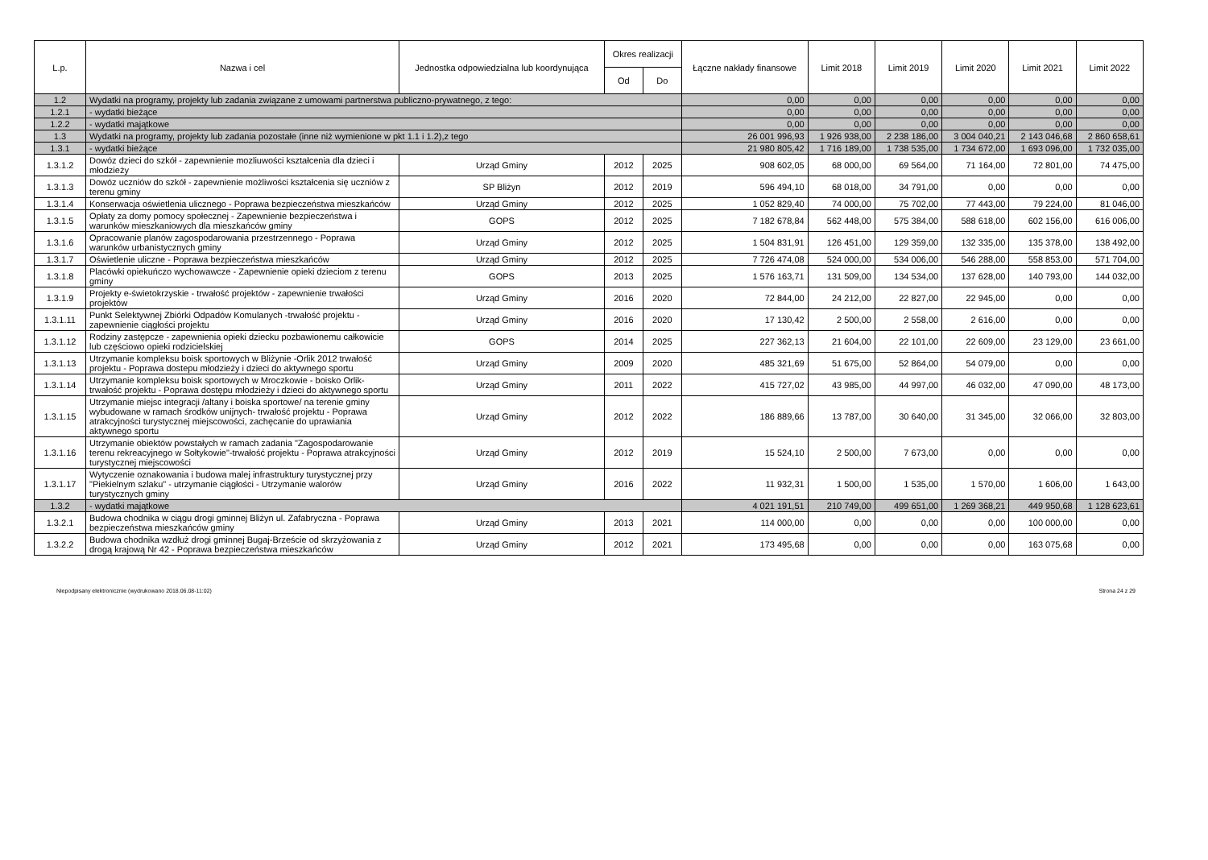| L.p. | Nazwa i cel | Jednostka odpowiedzialna lub koordynująca | Okres realizacji | | Łączne nakłady finansowe | Limit 2018 | Limit 2019 | Limit 2020 | Limit 2021 | Limit 2022 |
| --- | --- | --- | --- | --- | --- | --- | --- | --- | --- | --- |
| | | | Od | Do | | | | | | |
| 1.2 | Wydatki na programy, projekty lub zadania związane z umowami partnerstwa publiczno-prywatnego, z tego: | | | | 0,00 | 0,00 | 0,00 | 0,00 | 0,00 | 0,00 |
| 1.2.1 | - wydatki bieżące | | | | 0,00 | 0,00 | 0,00 | 0,00 | 0,00 | 0,00 |
| 1.2.2 | - wydatki majątkowe | | | | 0,00 | 0,00 | 0,00 | 0,00 | 0,00 | 0,00 |
| 1.3 | Wydatki na programy, projekty lub zadania pozostałe (inne niż wymienione w pkt 1.1 i 1.2),z tego | | | | 26 001 996,93 | 1 926 938,00 | 2 238 186,00 | 3 004 040,21 | 2 143 046,68 | 2 860 658,61 |
| 1.3.1 | - wydatki bieżące | | | | 21 980 805,42 | 1 716 189,00 | 1 738 535,00 | 1 734 672,00 | 1 693 096,00 | 1 732 035,00 |
| 1.3.1.2 | Dowóz dzieci do szkół - zapewnienie mozliuwości kształcenia dla dzieci i młodzieży | Urząd Gminy | 2012 | 2025 | 908 602,05 | 68 000,00 | 69 564,00 | 71 164,00 | 72 801,00 | 74 475,00 |
| 1.3.1.3 | Dowóz uczniów do szkół - zapewnienie możliwości kształcenia się uczniów z terenu gminy | SP Bliżyn | 2012 | 2019 | 596 494,10 | 68 018,00 | 34 791,00 | 0,00 | 0,00 | 0,00 |
| 1.3.1.4 | Konserwacja oświetlenia ulicznego - Poprawa bezpieczeństwa mieszkańców | Urząd Gminy | 2012 | 2025 | 1 052 829,40 | 74 000,00 | 75 702,00 | 77 443,00 | 79 224,00 | 81 046,00 |
| 1.3.1.5 | Opłaty za domy pomocy społecznej - Zapewnienie bezpieczeństwa i warunków mieszkaniowych dla mieszkańców gminy | GOPS | 2012 | 2025 | 7 182 678,84 | 562 448,00 | 575 384,00 | 588 618,00 | 602 156,00 | 616 006,00 |
| 1.3.1.6 | Opracowanie planów zagospodarowania przestrzennego - Poprawa warunków urbanistycznych gminy | Urząd Gminy | 2012 | 2025 | 1 504 831,91 | 126 451,00 | 129 359,00 | 132 335,00 | 135 378,00 | 138 492,00 |
| 1.3.1.7 | Oświetlenie uliczne - Poprawa bezpieczeństwa mieszkańców | Urząd Gminy | 2012 | 2025 | 7 726 474,08 | 524 000,00 | 534 006,00 | 546 288,00 | 558 853,00 | 571 704,00 |
| 1.3.1.8 | Placówki opiekuńczo wychowawcze - Zapewnienie opieki dzieciom z terenu gminy | GOPS | 2013 | 2025 | 1 576 163,71 | 131 509,00 | 134 534,00 | 137 628,00 | 140 793,00 | 144 032,00 |
| 1.3.1.9 | Projekty e-świetokrzyskie - trwałość projektów - zapewnienie trwałości projektów | Urząd Gminy | 2016 | 2020 | 72 844,00 | 24 212,00 | 22 827,00 | 22 945,00 | 0,00 | 0,00 |
| 1.3.1.11 | Punkt Selektywnej Zbiórki Odpadów Komulanych -trwałość projektu - zapewnienie ciągłości projektu | Urząd Gminy | 2016 | 2020 | 17 130,42 | 2 500,00 | 2 558,00 | 2 616,00 | 0,00 | 0,00 |
| 1.3.1.12 | Rodziny zastępcze - zapewnienia opieki dziecku pozbawionemu całkowicie lub częściowo opieki rodzicielskiej | GOPS | 2014 | 2025 | 227 362,13 | 21 604,00 | 22 101,00 | 22 609,00 | 23 129,00 | 23 661,00 |
| 1.3.1.13 | Utrzymanie kompleksu boisk sportowych w Bliżynie -Orlik 2012 trwałość projektu - Poprawa dostepu młodzieży i dzieci do aktywnego sportu | Urząd Gminy | 2009 | 2020 | 485 321,69 | 51 675,00 | 52 864,00 | 54 079,00 | 0,00 | 0,00 |
| 1.3.1.14 | Utrzymanie kompleksu boisk sportowych w Mroczkowie - boisko Orlik-trwałość projektu - Poprawa dostępu młodzieży i dzieci do aktywnego sportu | Urząd Gminy | 2011 | 2022 | 415 727,02 | 43 985,00 | 44 997,00 | 46 032,00 | 47 090,00 | 48 173,00 |
| 1.3.1.15 | Utrzymanie miejsc integracji /altany i boiska sportowe/ na terenie gminy wybudowane w ramach środków unijnych- trwałość projektu - Poprawa atrakcyjności turystycznej miejscowości, zachęcanie do uprawiania aktywnego sportu | Urząd Gminy | 2012 | 2022 | 186 889,66 | 13 787,00 | 30 640,00 | 31 345,00 | 32 066,00 | 32 803,00 |
| 1.3.1.16 | Utrzymanie obiektów powstałych w ramach zadania "Zagospodarowanie terenu rekreacyjnego w Sołtykowie"-trwałość projektu - Poprawa atrakcyjności turystycznej miejscowości | Urząd Gminy | 2012 | 2019 | 15 524,10 | 2 500,00 | 7 673,00 | 0,00 | 0,00 | 0,00 |
| 1.3.1.17 | Wytyczenie oznakowania i budowa malej infrastruktury turystycznej przy "Piekielnym szlaku" - utrzymanie ciągłości - Utrzymanie walorów turystycznych gminy | Urząd Gminy | 2016 | 2022 | 11 932,31 | 1 500,00 | 1 535,00 | 1 570,00 | 1 606,00 | 1 643,00 |
| 1.3.2 | - wydatki majątkowe | | | | 4 021 191,51 | 210 749,00 | 499 651,00 | 1 269 368,21 | 449 950,68 | 1 128 623,61 |
| 1.3.2.1 | Budowa chodnika w ciągu drogi gminnej Bliżyn ul. Zafabryczna - Poprawa bezpieczeństwa mieszkańców gminy | Urząd Gminy | 2013 | 2021 | 114 000,00 | 0,00 | 0,00 | 0,00 | 100 000,00 | 0,00 |
| 1.3.2.2 | Budowa chodnika wzdłuż drogi gminnej Bugaj-Brzeście od skrzyżowania z drogą krajową Nr 42 - Poprawa bezpieczeństwa mieszkańców | Urząd Gminy | 2012 | 2021 | 173 495,68 | 0,00 | 0,00 | 0,00 | 163 075,68 | 0,00 |
Niepodpisany elektronicznie (wydrukowano 2018.06.08-11:02) Strona 24 z 29